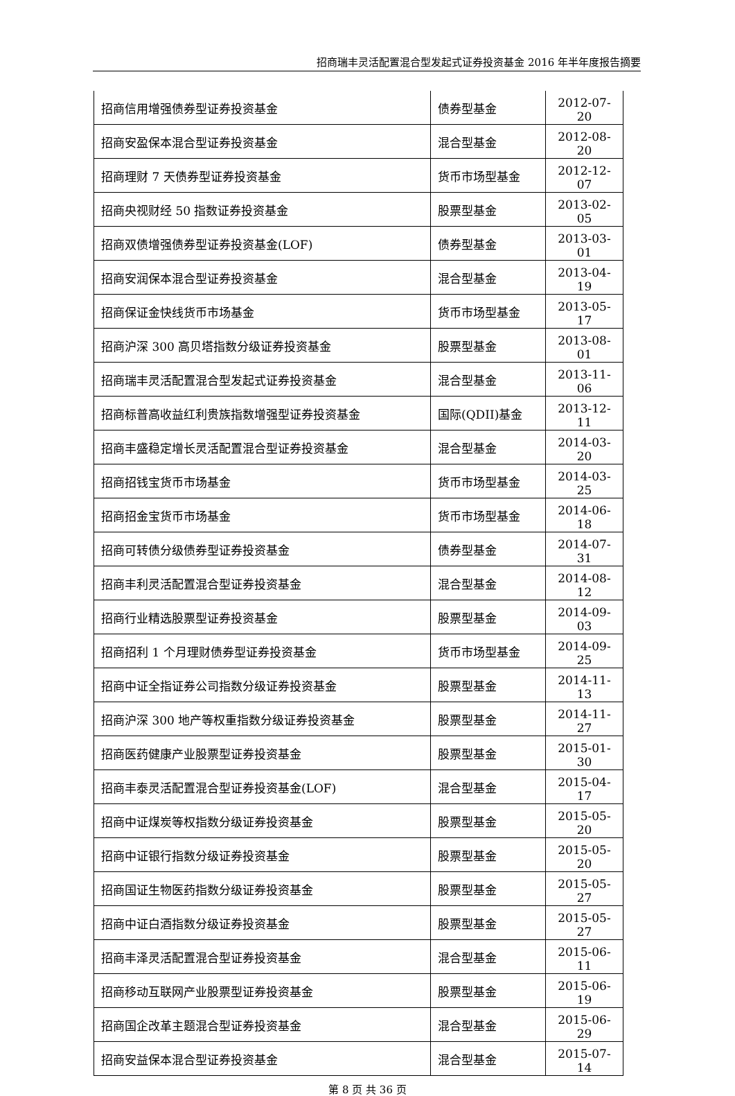招商瑞丰灵活配置混合型发起式证券投资基金 2016 年半年度报告摘要
| 招商信用增强债券型证券投资基金 | 债券型基金 | 2012-07-20 |
| 招商安盈保本混合型证券投资基金 | 混合型基金 | 2012-08-20 |
| 招商理财 7 天债券型证券投资基金 | 货币市场型基金 | 2012-12-07 |
| 招商央视财经 50 指数证券投资基金 | 股票型基金 | 2013-02-05 |
| 招商双债增强债券型证券投资基金(LOF) | 债券型基金 | 2013-03-01 |
| 招商安润保本混合型证券投资基金 | 混合型基金 | 2013-04-19 |
| 招商保证金快线货币市场基金 | 货币市场型基金 | 2013-05-17 |
| 招商沪深 300 高贝塔指数分级证券投资基金 | 股票型基金 | 2013-08-01 |
| 招商瑞丰灵活配置混合型发起式证券投资基金 | 混合型基金 | 2013-11-06 |
| 招商标普高收益红利贵族指数增强型证券投资基金 | 国际(QDII)基金 | 2013-12-11 |
| 招商丰盛稳定增长灵活配置混合型证券投资基金 | 混合型基金 | 2014-03-20 |
| 招商招钱宝货币市场基金 | 货币市场型基金 | 2014-03-25 |
| 招商招金宝货币市场基金 | 货币市场型基金 | 2014-06-18 |
| 招商可转债分级债券型证券投资基金 | 债券型基金 | 2014-07-31 |
| 招商丰利灵活配置混合型证券投资基金 | 混合型基金 | 2014-08-12 |
| 招商行业精选股票型证券投资基金 | 股票型基金 | 2014-09-03 |
| 招商招利 1 个月理财债券型证券投资基金 | 货币市场型基金 | 2014-09-25 |
| 招商中证全指证券公司指数分级证券投资基金 | 股票型基金 | 2014-11-13 |
| 招商沪深 300 地产等权重指数分级证券投资基金 | 股票型基金 | 2014-11-27 |
| 招商医药健康产业股票型证券投资基金 | 股票型基金 | 2015-01-30 |
| 招商丰泰灵活配置混合型证券投资基金(LOF) | 混合型基金 | 2015-04-17 |
| 招商中证煤炭等权指数分级证券投资基金 | 股票型基金 | 2015-05-20 |
| 招商中证银行指数分级证券投资基金 | 股票型基金 | 2015-05-20 |
| 招商国证生物医药指数分级证券投资基金 | 股票型基金 | 2015-05-27 |
| 招商中证白酒指数分级证券投资基金 | 股票型基金 | 2015-05-27 |
| 招商丰泽灵活配置混合型证券投资基金 | 混合型基金 | 2015-06-11 |
| 招商移动互联网产业股票型证券投资基金 | 股票型基金 | 2015-06-19 |
| 招商国企改革主题混合型证券投资基金 | 混合型基金 | 2015-06-29 |
| 招商安益保本混合型证券投资基金 | 混合型基金 | 2015-07-14 |
第 8 页 共 36 页